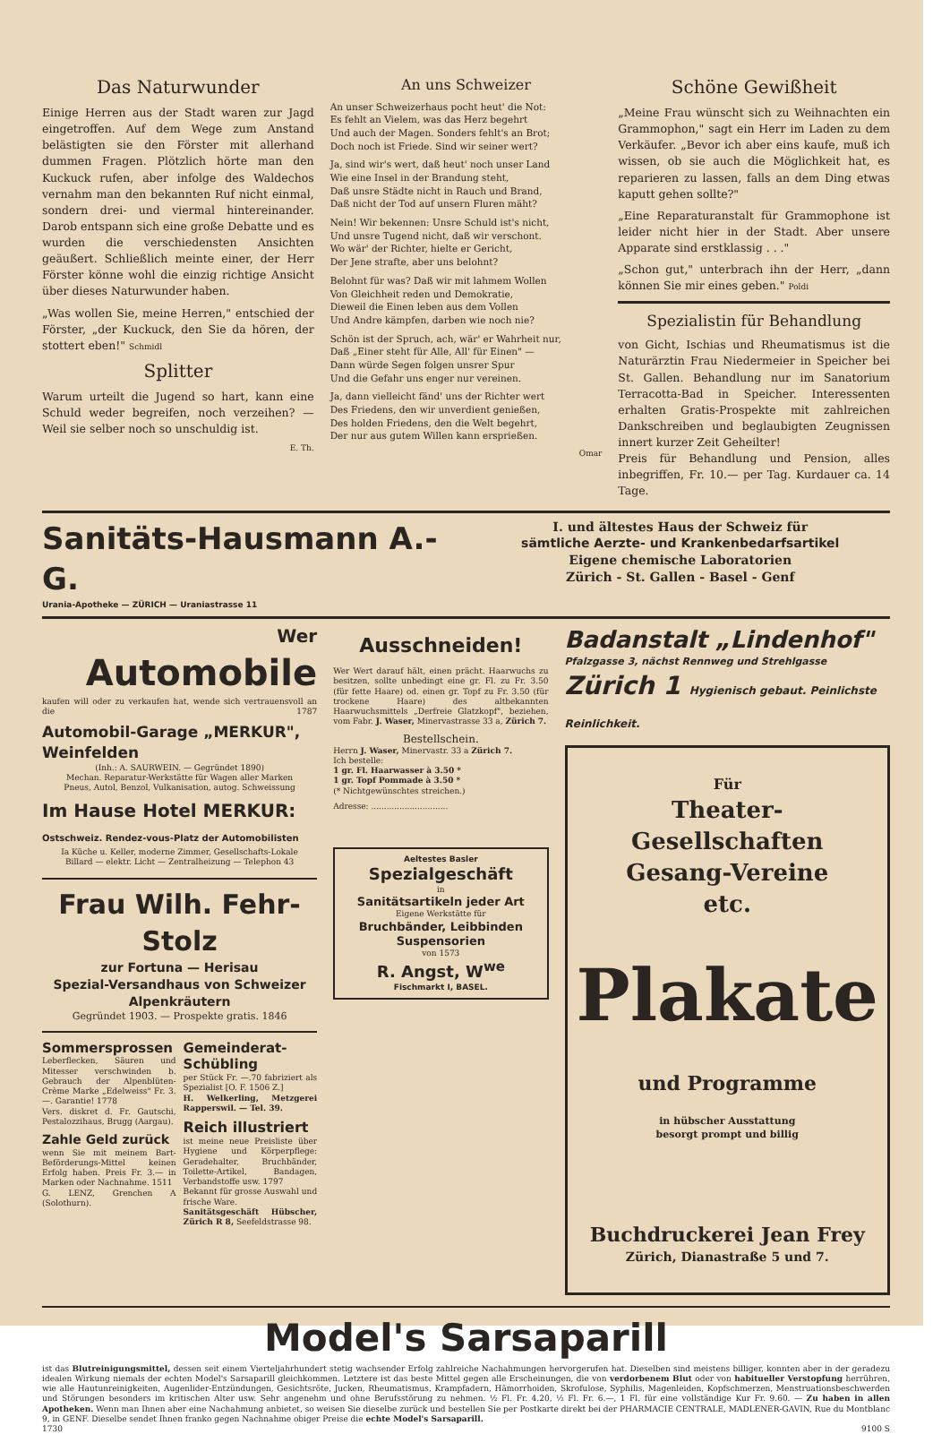Das Naturwunder
Einige Herren aus der Stadt waren zur Jagd eingetroffen. Auf dem Wege zum Anstand belästigten sie den Förster mit allerhand dummen Fragen. Plötzlich hörte man den Kuckuck rufen, aber infolge des Waldechos vernahm man den bekannten Ruf nicht einmal, sondern drei- und viermal hintereinander. Darob entspann sich eine große Debatte und es wurden die verschiedensten Ansichten geäußert. Schließlich meinte einer, der Herr Förster könne wohl die einzig richtige Ansicht über dieses Naturwunder haben.
„Was wollen Sie, meine Herren," entschied der Förster, „der Kuckuck, den Sie da hören, der stottert eben!" Schmidl
Splitter
Warum urteilt die Jugend so hart, kann eine Schuld weder begreifen, noch verzeihen? — Weil sie selber noch so unschuldig ist.
E. Th.
An uns Schweizer
An unser Schweizerhaus pocht heut' die Not:
Es fehlt an Vielem, was das Herz begehrt
Und auch der Magen. Sonders fehlt's an Brot;
Doch noch ist Friede. Sind wir seiner wert?
Ja, sind wir's wert, daß heut' noch unser Land
Wie eine Insel in der Brandung steht,
Daß unsre Städte nicht in Rauch und Brand,
Daß nicht der Tod auf unsern Fluren mäht?
Nein! Wir bekennen: Unsre Schuld ist's nicht,
Und unsre Tugend nicht, daß wir verschont.
Wo wär' der Richter, hielte er Gericht,
Der Jene strafte, aber uns belohnt?
Belohnt für was? Daß wir mit lahmem Wollen
Von Gleichheit reden und Demokratie,
Dieweil die Einen leben aus dem Vollen
Und Andre kämpfen, darben wie noch nie?
Schön ist der Spruch, ach, wär' er Wahrheit nur,
Daß „Einer steht für Alle, All' für Einen" —
Dann würde Segen folgen unsrer Spur
Und die Gefahr uns enger nur vereinen.
Ja, dann vielleicht fänd' uns der Richter wert
Des Friedens, den wir unverdient genießen,
Des holden Friedens, den die Welt begehrt,
Der nur aus gutem Willen kann ersprießen.
Omar
Schöne Gewißheit
„Meine Frau wünscht sich zu Weihnachten ein Grammophon," sagt ein Herr im Laden zu dem Verkäufer. „Bevor ich aber eins kaufe, muß ich wissen, ob sie auch die Möglichkeit hat, es reparieren zu lassen, falls an dem Ding etwas kaputt gehen sollte?"
„Eine Reparaturanstalt für Grammophone ist leider nicht hier in der Stadt. Aber unsere Apparate sind erstklassig . . ."
„Schon gut," unterbrach ihn der Herr, „dann können Sie mir eines geben." Poldi
Spezialistin für Behandlung
von Gicht, Ischias und Rheumatismus ist die Naturärztin Frau Niedermeier in Speicher bei St. Gallen. Behandlung nur im Sanatorium Terracotta-Bad in Speicher. Interessenten erhalten Gratis-Prospekte mit zahlreichen Dankschreiben und beglaubigten Zeugnissen innert kurzer Zeit Geheilter!
Preis für Behandlung und Pension, alles inbegriffen, Fr. 10.— per Tag. Kurdauer ca. 14 Tage.
Sanitäts-Hausmann A.-G.
Urania-Apotheke — ZÜRICH — Uraniastrasse 11
I. und ältestes Haus der Schweiz für
sämtliche Aerzte- und Krankenbedarfsartikel
Eigene chemische Laboratorien
Zürich - St. Gallen - Basel - Genf
Wer
Automobile
kaufen will oder zu verkaufen hat, wende sich vertrauensvoll an die 1787
Automobil-Garage „MERKUR", Weinfelden
(Inh.: A. SAURWEIN. — Gegründet 1890)
Mechan. Reparatur-Werkstätte für Wagen aller Marken
Pneus, Autol, Benzol, Vulkanisation, autog. Schweissung
Im Hause Hotel MERKUR: Ostschweiz. Rendez-vous-Platz der Automobilisten
Ia Küche u. Keller, moderne Zimmer, Gesellschafts-Lokale
Billard — elektr. Licht — Zentralheizung — Telephon 43
Frau Wilh. Fehr-Stolz
zur Fortuna — Herisau
Spezial-Versandhaus von Schweizer Alpenkräutern
Gegründet 1903. — Prospekte gratis. 1846
Sommersprossen
Leberflecken, Säuren und Mitesser verschwinden b. Gebrauch der Alpenblüten-Crème Marke „Edelweiss" Fr. 3.—. Garantie! 1778
Vers. diskret d. Fr. Gautschi, Pestalozzihaus, Brugg (Aargau).
Zahle Geld zurück
wenn Sie mit meinem Bart-Beförderungs-Mittel keinen Erfolg haben. Preis Fr. 3.— in Marken oder Nachnahme. 1511
G. LENZ, Grenchen A (Solothurn).
Gemeinderat-Schübling
per Stück Fr. —.70 fabriziert als Spezialist [O. F. 1506 Z.]
H. Welkerling, Metzgerei Rapperswil. — Tel. 39.
Reich illustriert
ist meine neue Preisliste über Hygiene und Körperpflege: Geradehalter, Bruchbänder, Toilette-Artikel, Bandagen, Verbandstoffe usw. 1797
Bekannt für grosse Auswahl und frische Ware.
Sanitätsgeschäft Hübscher, Zürich R 8, Seefeldstrasse 98.
Ausschneiden!
Wer Wert darauf hält, einen prächt. Haarwuchs zu besitzen, sollte unbedingt eine gr. Fl. zu Fr. 3.50 (für fette Haare) od. einen gr. Topf zu Fr. 3.50 (für trockene Haare) des altbekannten Haarwuchsmittels „Derfreie Glatzkopf", beziehen, vom Fabr. J. Waser, Minervastrasse 33 a, Zürich 7.
Bestellschein.
Herrn J. Waser, Minervastr. 33 a Zürich 7.
Ich bestelle:
1 gr. Fl. Haarwasser à 3.50 *
1 gr. Topf Pommade à 3.50 *
(* Nichtgewünschtes streichen.)
Adresse: ..............................
Aeltestes Basler
Spezialgeschäft
in
Sanitätsartikeln jeder Art
Eigene Werkstätte für
Bruchbänder, Leibbinden Suspensorien
von 1573
R. Angst, W<sup>we</sup>
Fischmarkt I, BASEL.
Badanstalt „Lindenhof"
Pfalzgasse 3, nächst Rennweg und Strehlgasse
Zürich 1 Hygienisch gebaut. Peinlichste Reinlichkeit.
Für
Theater-Gesellschaften
Gesang-Vereine
etc.
Plakate
und Programme
in hübscher Ausstattung
besorgt prompt und billig
Buchdruckerei Jean Frey
Zürich, Dianastraße 5 und 7.
Model's Sarsaparill
ist das Blutreinigungsmittel, dessen seit einem Vierteljahrhundert stetig wachsender Erfolg zahlreiche Nachahmungen hervorgerufen hat. Dieselben sind meistens billiger, konnten aber in der geradezu idealen Wirkung niemals der echten Model's Sarsaparill gleichkommen. Letztere ist das beste Mittel gegen alle Erscheinungen, die von verdorbenem Blut oder von habitueller Verstopfung herrühren, wie alle Hautunreinigkeiten, Augenlider-Entzündungen, Gesichtsröte, Jucken, Rheumatismus, Krampfadern, Hämorrhoiden, Skrofulose, Syphilis, Magenleiden, Kopfschmerzen, Menstruationsbeschwerden und Störungen besonders im kritischen Alter usw. Sehr angenehm und ohne Berufsstörung zu nehmen. ½ Fl. Fr. 4.20, ½ Fl. Fr. 6.—, 1 Fl. für eine vollständige Kur Fr. 9.60. — Zu haben in allen Apotheken. Wenn man Ihnen aber eine Nachahmung anbietet, so weisen Sie dieselbe zurück und bestellen Sie per Postkarte direkt bei der PHARMACIE CENTRALE, MADLENER-GAVIN, Rue du Montblanc 9, in GENF. Dieselbe sendet Ihnen franko gegen Nachnahme obiger Preise die echte Model's Sarsaparill.
1730 9100 S